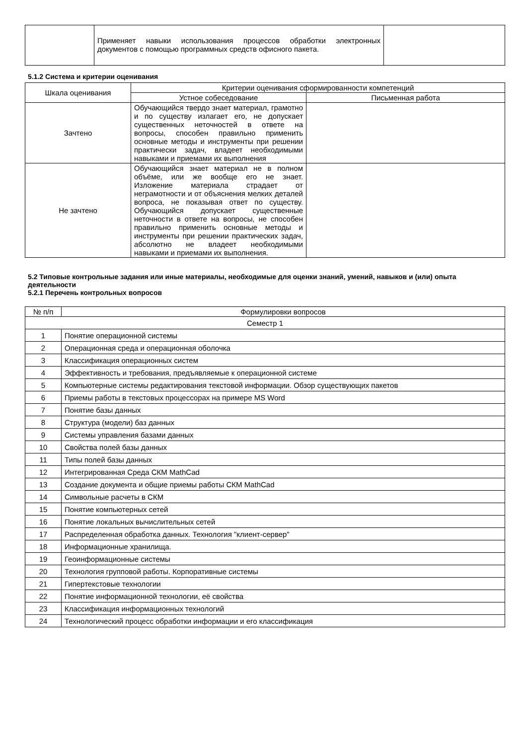| | Применяет навыки использования процессов обработки электронных документов с помощью программных средств офисного пакета. | |
5.1.2 Система и критерии оценивания
| Шкала оценивания | Критерии оценивания сформированности компетенций | |
| --- | --- | --- |
| | Устное собеседование | Письменная работа |
| Зачтено | Обучающийся твердо знает материал, грамотно и по существу излагает его, не допускает существенных неточностей в ответе на вопросы, способен правильно применить основные методы и инструменты при решении практически задач, владеет необходимыми навыками и приемами их выполнения | |
| Не зачтено | Обучающийся знает материал не в полном объёме, или же вообще его не знает. Изложение материала страдает от неграмотности и от объяснения мелких деталей вопроса, не показывая ответ по существу. Обучающийся допускает существенные неточности в ответе на вопросы, не способен правильно применить основные методы и инструменты при решении практических задач, абсолютно не владеет необходимыми навыками и приемами их выполнения. | |
5.2 Типовые контрольные задания или иные материалы, необходимые для оценки знаний, умений, навыков и (или) опыта деятельности
5.2.1 Перечень контрольных вопросов
| № п/п | Формулировки вопросов |
| --- | --- |
| Семестр 1 | |
| 1 | Понятие операционной системы |
| 2 | Операционная среда и операционная оболочка |
| 3 | Классификация операционных систем |
| 4 | Эффективность и требования, предъявляемые к операционной системе |
| 5 | Компьютерные системы редактирования текстовой информации. Обзор существующих пакетов |
| 6 | Приемы работы в текстовых процессорах на примере MS Word |
| 7 | Понятие базы данных |
| 8 | Структура (модели) баз данных |
| 9 | Системы управления базами данных |
| 10 | Свойства полей базы данных |
| 11 | Типы полей базы данных |
| 12 | Интегрированная Среда СКМ MathCad |
| 13 | Создание документа и общие приемы работы СКМ MathCad |
| 14 | Символьные расчеты в СКМ |
| 15 | Понятие компьютерных сетей |
| 16 | Понятие локальных вычислительных сетей |
| 17 | Распределенная обработка данных. Технология "клиент-сервер" |
| 18 | Информационные хранилища. |
| 19 | Геоинформационные системы |
| 20 | Технология групповой работы. Корпоративные системы |
| 21 | Гипертекстовые технологии |
| 22 | Понятие информационной технологии, её свойства |
| 23 | Классификация информационных технологий |
| 24 | Технологический процесс обработки информации и его классификация |